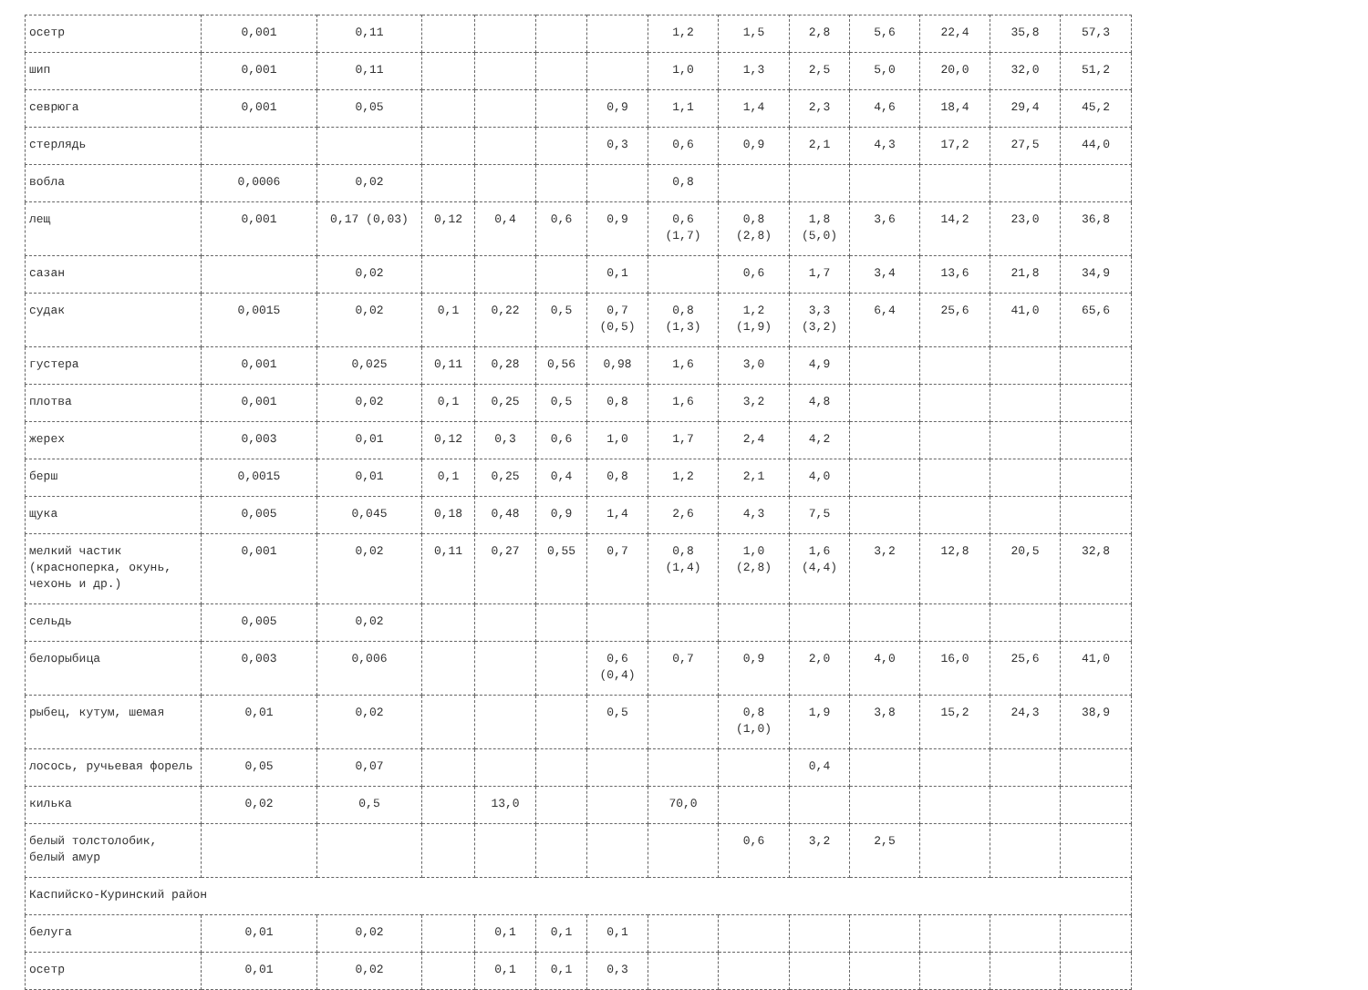| осетр | 0,001 | 0,11 | | | | | 1,2 | 1,5 | 2,8 | 5,6 | 22,4 | 35,8 | 57,3 |
| шип | 0,001 | 0,11 | | | | | 1,0 | 1,3 | 2,5 | 5,0 | 20,0 | 32,0 | 51,2 |
| севрюга | 0,001 | 0,05 | | | | 0,9 | 1,1 | 1,4 | 2,3 | 4,6 | 18,4 | 29,4 | 45,2 |
| стерлядь | | | | | | 0,3 | 0,6 | 0,9 | 2,1 | 4,3 | 17,2 | 27,5 | 44,0 |
| вобла | 0,0006 | 0,02 | | | | | 0,8 | | | | | | |
| лещ | 0,001 | 0,17 (0,03) | 0,12 | 0,4 | 0,6 | 0,9 | 0,6 (1,7) | 0,8 (2,8) | 1,8 (5,0) | 3,6 | 14,2 | 23,0 | 36,8 |
| сазан | | 0,02 | | | | 0,1 | | 0,6 | 1,7 | 3,4 | 13,6 | 21,8 | 34,9 |
| судак | 0,0015 | 0,02 | 0,1 | 0,22 | 0,5 | 0,7 (0,5) | 0,8 (1,3) | 1,2 (1,9) | 3,3 (3,2) | 6,4 | 25,6 | 41,0 | 65,6 |
| густера | 0,001 | 0,025 | 0,11 | 0,28 | 0,56 | 0,98 | 1,6 | 3,0 | 4,9 | | | | |
| плотва | 0,001 | 0,02 | 0,1 | 0,25 | 0,5 | 0,8 | 1,6 | 3,2 | 4,8 | | | | |
| жерех | 0,003 | 0,01 | 0,12 | 0,3 | 0,6 | 1,0 | 1,7 | 2,4 | 4,2 | | | | |
| берш | 0,0015 | 0,01 | 0,1 | 0,25 | 0,4 | 0,8 | 1,2 | 2,1 | 4,0 | | | | |
| щука | 0,005 | 0,045 | 0,18 | 0,48 | 0,9 | 1,4 | 2,6 | 4,3 | 7,5 | | | | |
| мелкий частик (красноперка, окунь, чехонь и др.) | 0,001 | 0,02 | 0,11 | 0,27 | 0,55 | 0,7 | 0,8 (1,4) | 1,0 (2,8) | 1,6 (4,4) | 3,2 | 12,8 | 20,5 | 32,8 |
| сельдь | 0,005 | 0,02 | | | | | | | | | | | |
| белорыбица | 0,003 | 0,006 | | | | 0,6 (0,4) | 0,7 | 0,9 | 2,0 | 4,0 | 16,0 | 25,6 | 41,0 |
| рыбец, кутум, шемая | 0,01 | 0,02 | | | | 0,5 | | 0,8 (1,0) | 1,9 | 3,8 | 15,2 | 24,3 | 38,9 |
| лосось, ручьевая форель | 0,05 | 0,07 | | | | | | | 0,4 | | | | |
| килька | 0,02 | 0,5 | | 13,0 | | | 70,0 | | | | | | |
| белый толстолобик, белый амур | | | | | | | | 0,6 | 3,2 | 2,5 | | | |
| Каспийско-Куринский район | | | | | | | | | | | | | |
| белуга | 0,01 | 0,02 | | 0,1 | 0,1 | 0,1 | | | | | | | |
| осетр | 0,01 | 0,02 | | 0,1 | 0,1 | 0,3 | | | | | | | |